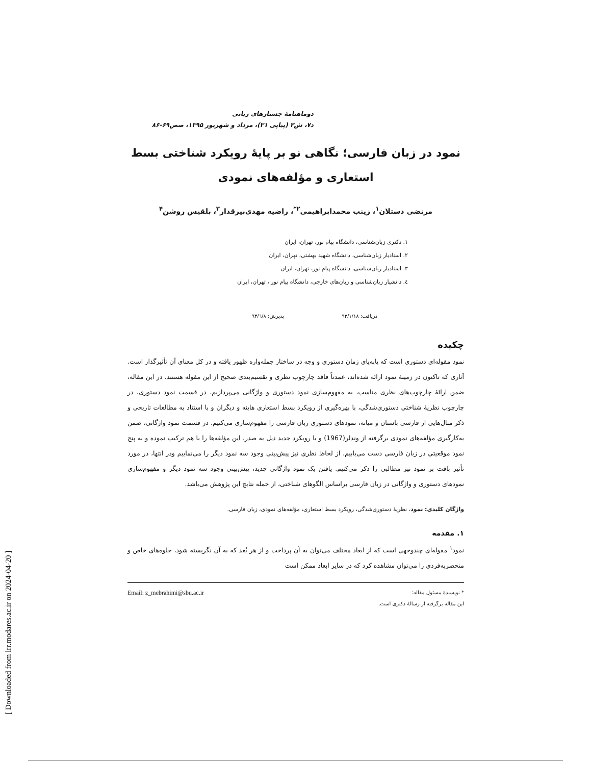[ Downloaded from lrr.modares.ac.ir on 2024-04-20 ]
دوماهنامهٔ جستارهای زبانی
د۷، ش۳ (پیاپی ۳۱)، مرداد و شهریور ۱۳۹۵، صص۶۹-۸۶
نمود در زبان فارسی؛ نگاهی نو بر پایهٔ رویکرد شناختی بسط استعاری و مؤلفه‌های نمودی
مرتضی دستلان<sup>۱</sup>، زینب محمدابراهیمی<sup>۲*</sup>، راضیه مهدی‌بیرقدار<sup>۳</sup>، بلقیس روشن<sup>۴</sup>
۱. دکتری زبان‌شناسی، دانشگاه پیام نور، تهران، ایران
۲. استادیار زبان‌شناسی، دانشگاه شهید بهشتی، تهران، ایران
۳. استادیار زبان‌شناسی، دانشگاه پیام نور، تهران، ایران
٤. دانشیار زبان‌شناسی و زبان‌های خارجی، دانشگاه پیام نور ، تهران، ایران
دریافت: ۹۳/۱/۱۸ پذیرش: ۹۳/٦/۸
چکیده
نمود مقوله‌ای دستوری است که پابه‌پای زمان دستوری و وجه در ساختار جمله‌واره ظهور یافته و در کل معنای آن تأثیرگذار است. آثاری که تاکنون در زمینهٔ نمود ارائه شده‌اند، عمدتاً فاقد چارچوب نظری و تقسیم‌بندی صحیح از این مقوله هستند. در این مقاله، ضمن ارائهٔ چارچوب‌های نظری مناسب، به مفهوم‌سازی نمود دستوری و واژگانی می‌پردازیم. در قسمت نمود دستوری، در چارچوب نظریهٔ شناختی دستوری‌شدگی، با بهره‌گیری از رویکرد بسط استعاری هاینه و دیگران و با استناد به مطالعات تاریخی و ذکر مثال‌هایی از فارسی باستان و میانه، نمودهای دستوری زبان فارسی را مفهوم‌سازی می‌کنیم. در قسمت نمود واژگانی، ضمن به‌کارگیری مؤلفه‌های نمودی برگرفته از وندلر(1967) و با رویکرد جدید ذیل به صدر، این مؤلفه‌ها را با هم ترکیب نموده و به پنج نمود موقعیتی در زبان فارسی دست می‌یابیم. از لحاظ نظری نیز پیش‌بینی وجود سه نمود دیگر را می‌نماییم ودر انتها، در مورد تأثیر بافت بر نمود نیز مطالبی را ذکر می‌کنیم. یافتن یک نمود واژگانی جدید، پیش‌بینی وجود سه نمود دیگر و مفهوم‌سازی نمودهای دستوری و واژگانی در زبان فارسی براساس الگوهای شناختی، از جمله نتایج این پژوهش می‌باشد.
واژگان کلیدی: نمود، نظریهٔ دستوری‌شدگی، رویکرد بسط استعاری، مؤلفه‌های نمودی، زبان فارسی.
۱. مقدمه
نمود<sup>۱</sup> مقوله‌ای چندوجهی است که از ابعاد مختلف می‌توان به آن پرداخت و از هر بُعد که به آن نگریسته شود، جلوه‌های خاص و منحصربه‌فردی را می‌توان مشاهده کرد که در سایر ابعاد ممکن است
* نویسندهٔ مسئول مقاله: Email: z_mebrahimi@sbu.ac.ir
این مقاله برگرفته از رسالهٔ دکتری است.